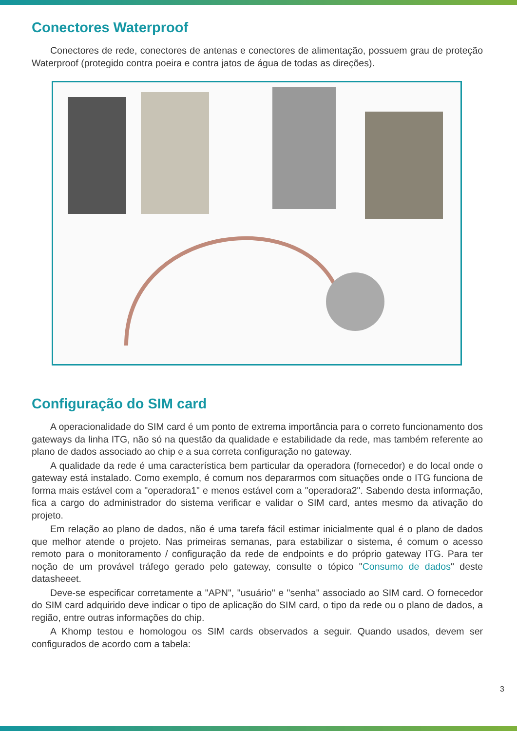Conectores Waterproof
Conectores de rede, conectores de antenas e conectores de alimentação, possuem grau de proteção Waterproof (protegido contra poeira e contra jatos de água de todas as direções).
Configuração do SIM card
A operacionalidade do SIM card é um ponto de extrema importância para o correto funcionamento dos gateways da linha ITG, não só na questão da qualidade e estabilidade da rede, mas também referente ao plano de dados associado ao chip e a sua correta configuração no gateway.
A qualidade da rede é uma característica bem particular da operadora (fornecedor) e do local onde o gateway está instalado. Como exemplo, é comum nos depararmos com situações onde o ITG funciona de forma mais estável com a "operadora1" e menos estável com a "operadora2". Sabendo desta informação, fica a cargo do administrador do sistema verificar e validar o SIM card, antes mesmo da ativação do projeto.
Em relação ao plano de dados, não é uma tarefa fácil estimar inicialmente qual é o plano de dados que melhor atende o projeto. Nas primeiras semanas, para estabilizar o sistema, é comum o acesso remoto para o monitoramento / configuração da rede de endpoints e do próprio gateway ITG. Para ter noção de um provável tráfego gerado pelo gateway, consulte o tópico "Consumo de dados" deste datasheeet.
Deve-se especificar corretamente a "APN", "usuário" e "senha" associado ao SIM card. O fornecedor do SIM card adquirido deve indicar o tipo de aplicação do SIM card, o tipo da rede ou o plano de dados, a região, entre outras informações do chip.
A Khomp testou e homologou os SIM cards observados a seguir. Quando usados, devem ser configurados de acordo com a tabela:
3